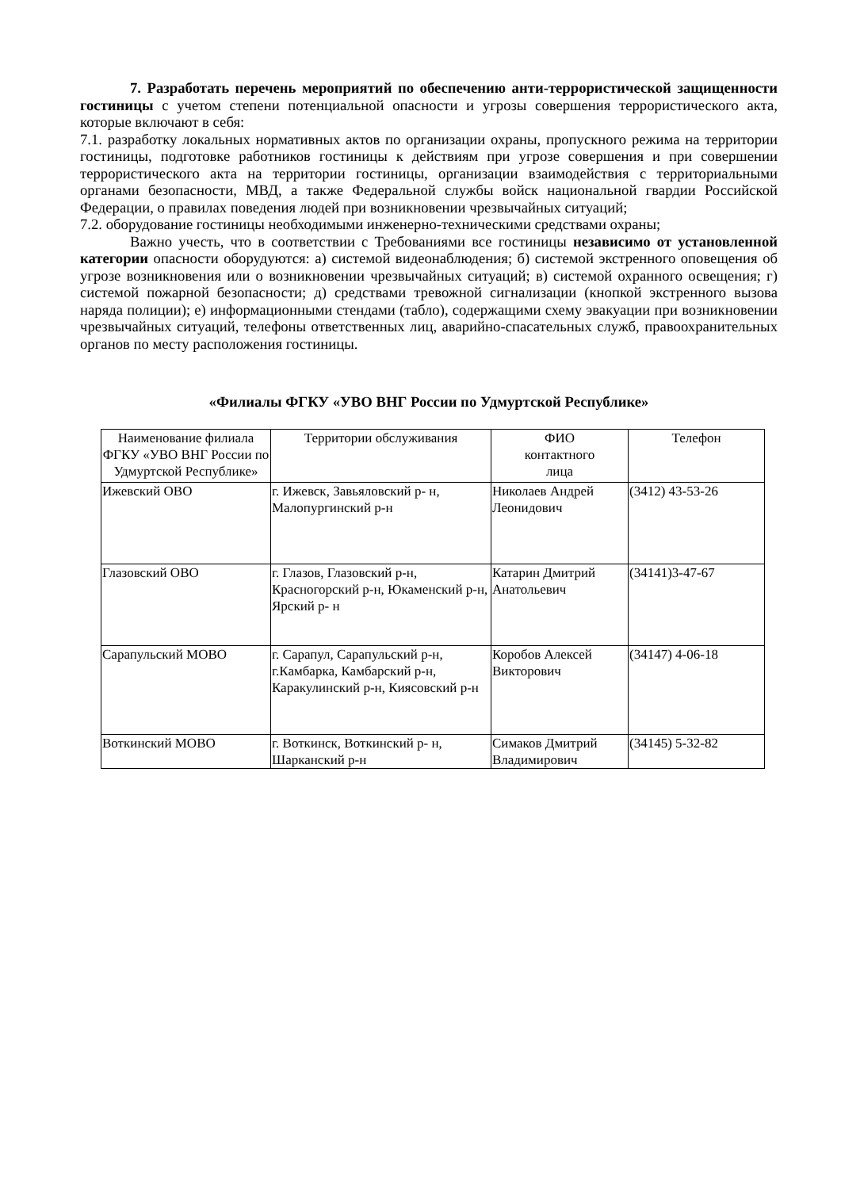7. Разработать перечень мероприятий по обеспечению анти-террористической защищенности гостиницы с учетом степени потенциальной опасности и угрозы совершения террористического акта, которые включают в себя:
7.1. разработку локальных нормативных актов по организации охраны, пропускного режима на территории гостиницы, подготовке работников гостиницы к действиям при угрозе совершения и при совершении террористического акта на территории гостиницы, организации взаимодействия с территориальными органами безопасности, МВД, а также Федеральной службы войск национальной гвардии Российской Федерации, о правилах поведения людей при возникновении чрезвычайных ситуаций;
7.2. оборудование гостиницы необходимыми инженерно-техническими средствами охраны;
Важно учесть, что в соответствии с Требованиями все гостиницы независимо от установленной категории опасности оборудуются: а) системой видеонаблюдения; б) системой экстренного оповещения об угрозе возникновения или о возникновении чрезвычайных ситуаций; в) системой охранного освещения; г) системой пожарной безопасности; д) средствами тревожной сигнализации (кнопкой экстренного вызова наряда полиции); е) информационными стендами (табло), содержащими схему эвакуации при возникновении чрезвычайных ситуаций, телефоны ответственных лиц, аварийно-спасательных служб, правоохранительных органов по месту расположения гостиницы.
«Филиалы ФГКУ «УВО ВНГ России по Удмуртской Республике»
| Наименование филиала ФГКУ «УВО ВНГ России по Удмуртской Республике» | Территории обслуживания | ФИО контактного лица | Телефон |
| Ижевский ОВО | г. Ижевск, Завьяловский р- н, Малопургинский р-н | Николаев Андрей Леонидович | (3412) 43-53-26 |
| Глазовский ОВО | г. Глазов, Глазовский р-н, Красногорский р-н, Юкаменский р-н, Ярский р- н | Катарин Дмитрий Анатольевич | (34141)3-47-67 |
| Сарапульский МОВО | г. Сарапул, Сарапульский р-н, г.Камбарка, Камбарский р-н, Каракулинский р-н, Киясовский р-н | Коробов Алексей Викторович | (34147) 4-06-18 |
| Воткинский МОВО | г. Воткинск, Воткинский р- н, Шарканский р-н | Симаков Дмитрий Владимирович | (34145) 5-32-82 |